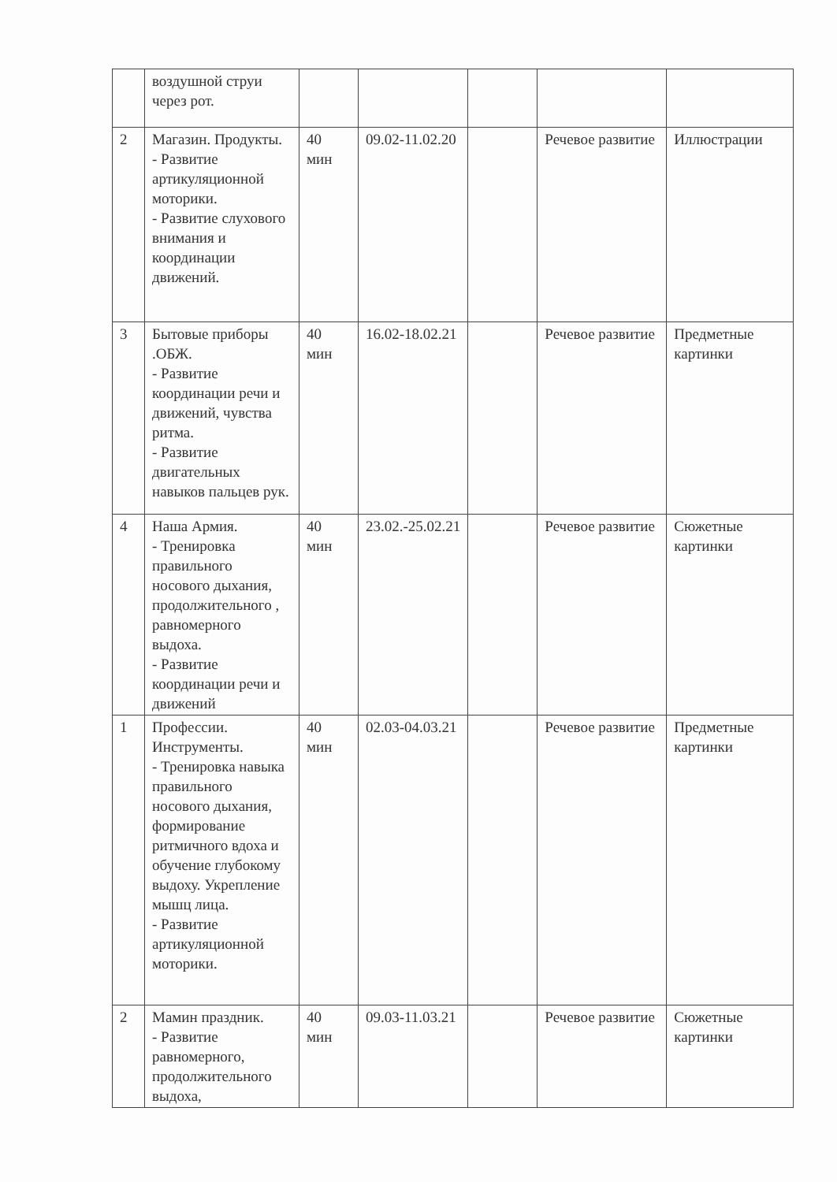| | воздушной струи через рот. | | | | | |
| 2 | Магазин. Продукты. - Развитие артикуляционной моторики. - Развитие слухового внимания и координации движений. | 40 мин | 09.02-11.02.20 | | Речевое развитие | Иллюстрации |
| 3 | Бытовые приборы .ОБЖ. - Развитие координации речи и движений, чувства ритма. - Развитие двигательных навыков пальцев рук. | 40 мин | 16.02-18.02.21 | | Речевое развитие | Предметные картинки |
| 4 | Наша Армия. - Тренировка правильного носового дыхания, продолжительного , равномерного выдоха. - Развитие координации речи и движений | 40 мин | 23.02.-25.02.21 | | Речевое развитие | Сюжетные картинки |
| 1 | Профессии. Инструменты. - Тренировка навыка правильного носового дыхания, формирование ритмичного вдоха и обучение глубокому выдоху. Укрепление мышц лица. - Развитие артикуляционной моторики. | 40 мин | 02.03-04.03.21 | | Речевое развитие | Предметные картинки |
| 2 | Мамин праздник. - Развитие равномерного, продолжительного выдоха, | 40 мин | 09.03-11.03.21 | | Речевое развитие | Сюжетные картинки |